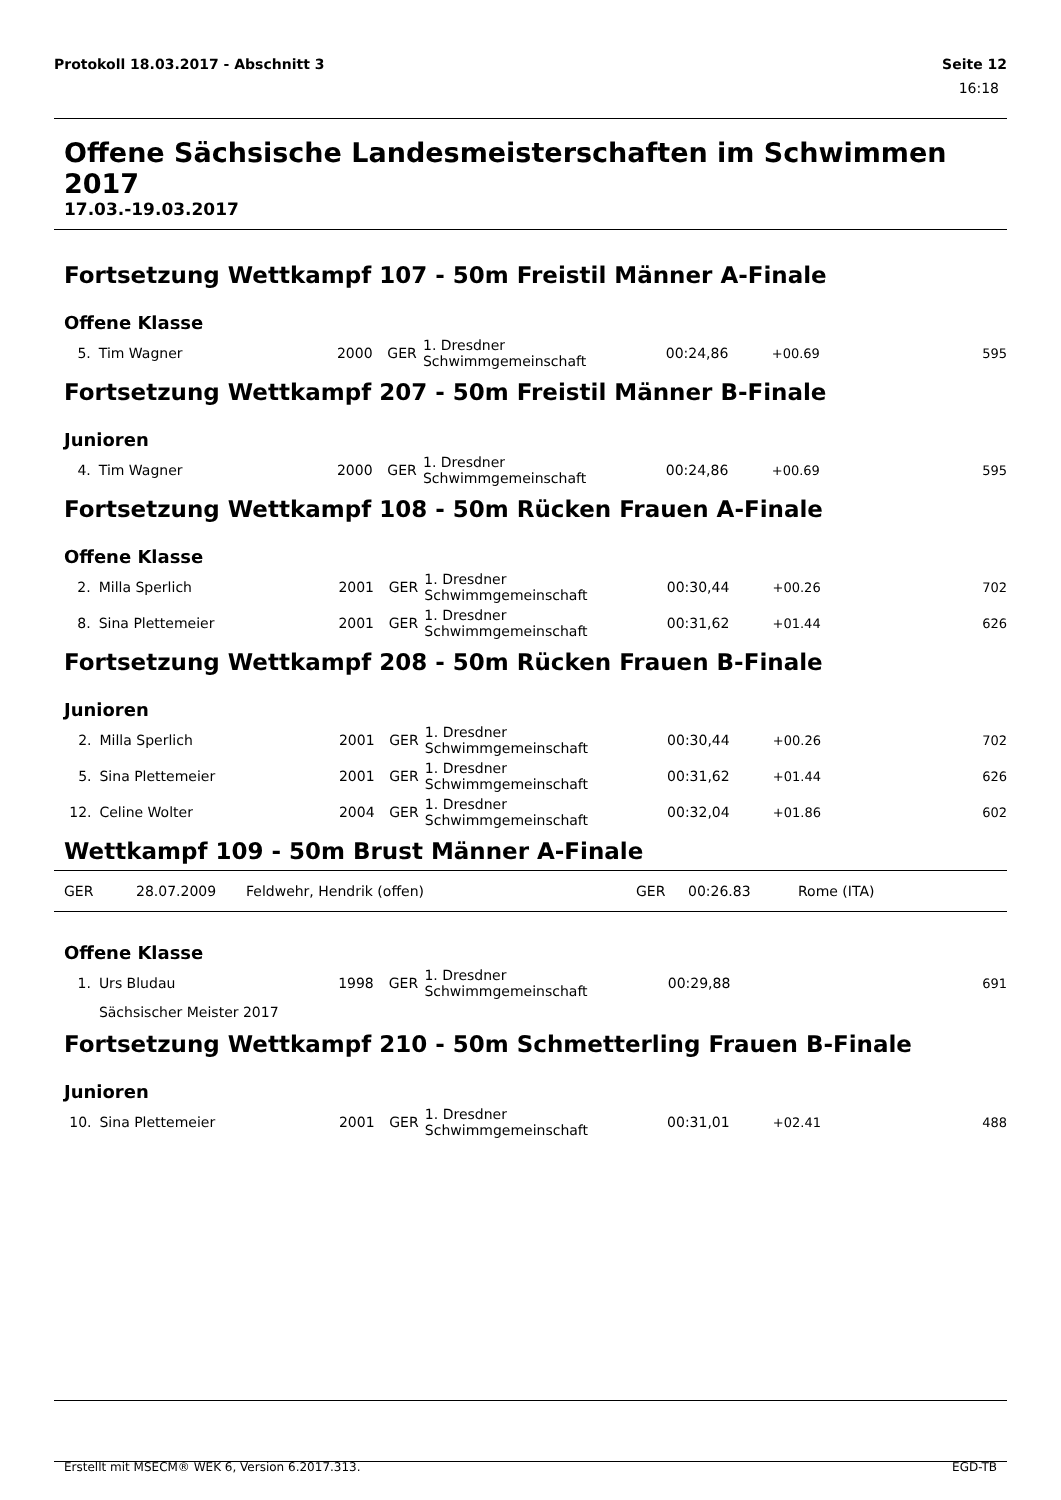Protokoll 18.03.2017 - Abschnitt 3 Seite 12
16:18
Offene Sächsische Landesmeisterschaften im Schwimmen 2017
17.03.-19.03.2017
Fortsetzung Wettkampf 107 - 50m Freistil Männer A-Finale
Offene Klasse
| 5. | Tim Wagner | 2000 | GER | 1. Dresdner Schwimmgemeinschaft | 00:24,86 | +00.69 | 595 |
Fortsetzung Wettkampf 207 - 50m Freistil Männer B-Finale
Junioren
| 4. | Tim Wagner | 2000 | GER | 1. Dresdner Schwimmgemeinschaft | 00:24,86 | +00.69 | 595 |
Fortsetzung Wettkampf 108 - 50m Rücken Frauen A-Finale
Offene Klasse
| 2. | Milla Sperlich | 2001 | GER | 1. Dresdner Schwimmgemeinschaft | 00:30,44 | +00.26 | 702 |
| 8. | Sina Plettemeier | 2001 | GER | 1. Dresdner Schwimmgemeinschaft | 00:31,62 | +01.44 | 626 |
Fortsetzung Wettkampf 208 - 50m Rücken Frauen B-Finale
Junioren
| 2. | Milla Sperlich | 2001 | GER | 1. Dresdner Schwimmgemeinschaft | 00:30,44 | +00.26 | 702 |
| 5. | Sina Plettemeier | 2001 | GER | 1. Dresdner Schwimmgemeinschaft | 00:31,62 | +01.44 | 626 |
| 12. | Celine Wolter | 2004 | GER | 1. Dresdner Schwimmgemeinschaft | 00:32,04 | +01.86 | 602 |
Wettkampf 109 - 50m Brust Männer A-Finale
GER 28.07.2009 Feldwehr, Hendrik (offen) GER 00:26.83 Rome (ITA)
Offene Klasse
| 1. | Urs Bludau | 1998 | GER | 1. Dresdner Schwimmgemeinschaft | 00:29,88 | | 691 |
| | Sächsischer Meister 2017 | | | | | | |
Fortsetzung Wettkampf 210 - 50m Schmetterling Frauen B-Finale
Junioren
| 10. | Sina Plettemeier | 2001 | GER | 1. Dresdner Schwimmgemeinschaft | 00:31,01 | +02.41 | 488 |
Erstellt mit MSECM® WEK 6, Version 6.2017.313. EGD-TB